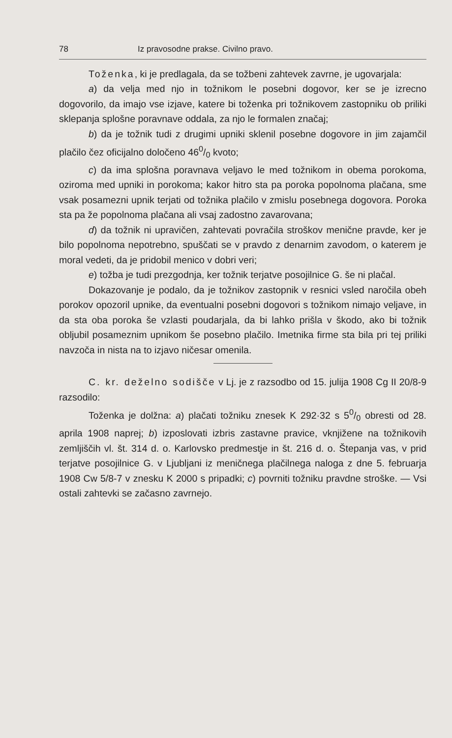78 Iz pravosodne prakse. Civilno pravo.
Toženka, ki je predlagala, da se tožbeni zahtevek zavrne, je ugovarjala:
a) da velja med njo in tožnikom le posebni dogovor, ker se je izrecno dogovorilo, da imajo vse izjave, katere bi toženka pri tožnikovem zastopniku ob priliki sklepanja splošne poravnave oddala, za njo le formalen značaj;
b) da je tožnik tudi z drugimi upniki sklenil posebne dogovore in jim zajamčil plačilo čez oficijalno določeno 460/0 kvoto;
c) da ima splošna poravnava veljavo le med tožnikom in obema porokoma, oziroma med upniki in porokoma; kakor hitro sta pa poroka popolnoma plačana, sme vsak posamezni upnik terjati od tožnika plačilo v zmislu posebnega dogovora. Poroka sta pa že popolnoma plačana ali vsaj zadostno zavarovana;
d) da tožnik ni upravičen, zahtevati povračila stroškov menične pravde, ker je bilo popolnoma nepotrebno, spuščati se v pravdo z denarnim zavodom, o katerem je moral vedeti, da je pridobil menico v dobri veri;
e) tožba je tudi prezgodnja, ker tožnik terjatve posojilnice G. še ni plačal.
Dokazovanje je podalo, da je tožnikov zastopnik v resnici vsled naročila obeh porokov opozoril upnike, da eventualni posebni dogovori s tožnikom nimajo veljave, in da sta oba poroka še vzlasti poudarjala, da bi lahko prišla v škodo, ako bi tožnik obljubil posameznim upnikom še posebno plačilo. Imetnika firme sta bila pri tej priliki navzoča in nista na to izjavo ničesar omenila.
C. kr. deželno sodišče v Lj. je z razsodbo od 15. julija 1908 Cg II 20/8-9 razsodilo:
Toženka je dolžna: a) plačati tožniku znesek K 292·32 s 50/0 obresti od 28. aprila 1908 naprej; b) izposlovati izbris zastavne pravice, vknjižene na tožnikovih zemljiščih vl. št. 314 d. o. Karlovsko predmestje in št. 216 d. o. Štepanja vas, v prid terjatve posojilnice G. v Ljubljani iz meničnega plačilnega naloga z dne 5. februarja 1908 Cw 5/8-7 v znesku K 2000 s pripadki; c) povrniti tožniku pravdne stroške. — Vsi ostali zahtevki se začasno zavrnejo.